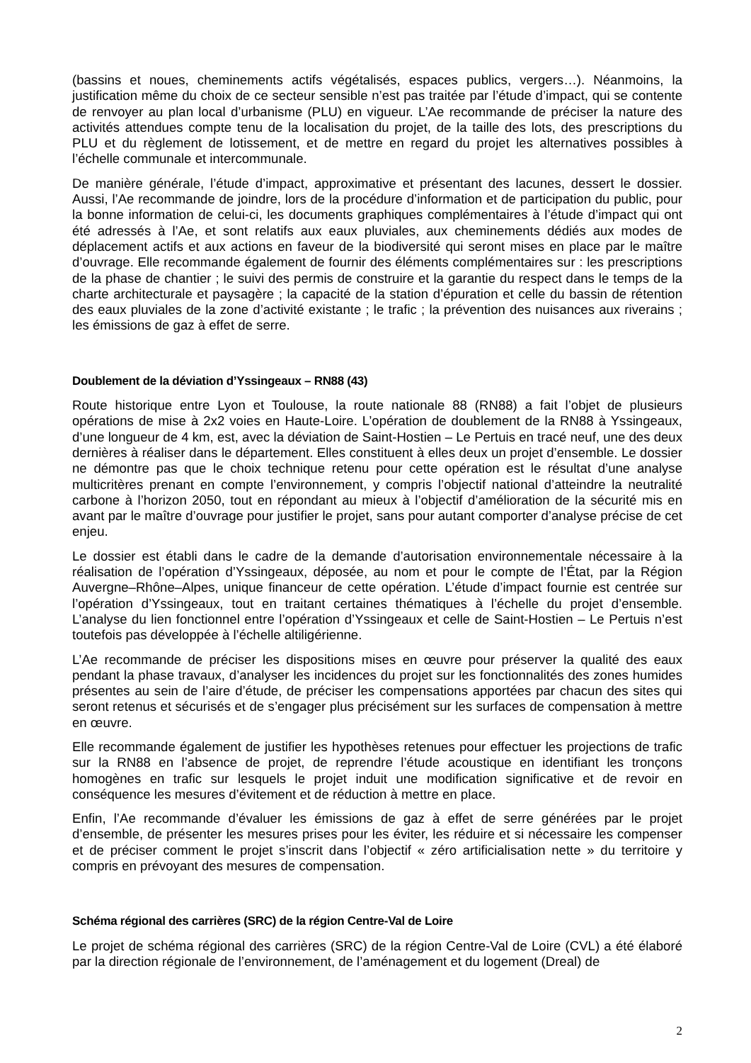(bassins et noues, cheminements actifs végétalisés, espaces publics, vergers…). Néanmoins, la justification même du choix de ce secteur sensible n’est pas traitée par l’étude d’impact, qui se contente de renvoyer au plan local d’urbanisme (PLU) en vigueur. L’Ae recommande de préciser la nature des activités attendues compte tenu de la localisation du projet, de la taille des lots, des prescriptions du PLU et du règlement de lotissement, et de mettre en regard du projet les alternatives possibles à l’échelle communale et intercommunale.
De manière générale, l’étude d’impact, approximative et présentant des lacunes, dessert le dossier. Aussi, l’Ae recommande de joindre, lors de la procédure d’information et de participation du public, pour la bonne information de celui-ci, les documents graphiques complémentaires à l’étude d’impact qui ont été adressés à l’Ae, et sont relatifs aux eaux pluviales, aux cheminements dédiés aux modes de déplacement actifs et aux actions en faveur de la biodiversité qui seront mises en place par le maître d’ouvrage. Elle recommande également de fournir des éléments complémentaires sur : les prescriptions de la phase de chantier ; le suivi des permis de construire et la garantie du respect dans le temps de la charte architecturale et paysagère ; la capacité de la station d’épuration et celle du bassin de rétention des eaux pluviales de la zone d’activité existante ; le trafic ; la prévention des nuisances aux riverains ; les émissions de gaz à effet de serre.
Doublement de la déviation d’Yssingeaux – RN88 (43)
Route historique entre Lyon et Toulouse, la route nationale 88 (RN88) a fait l’objet de plusieurs opérations de mise à 2x2 voies en Haute-Loire. L’opération de doublement de la RN88 à Yssingeaux, d’une longueur de 4 km, est, avec la déviation de Saint-Hostien – Le Pertuis en tracé neuf, une des deux dernières à réaliser dans le département. Elles constituent à elles deux un projet d’ensemble. Le dossier ne démontre pas que le choix technique retenu pour cette opération est le résultat d’une analyse multicritères prenant en compte l’environnement, y compris l’objectif national d’atteindre la neutralité carbone à l’horizon 2050, tout en répondant au mieux à l’objectif d’amélioration de la sécurité mis en avant par le maître d’ouvrage pour justifier le projet, sans pour autant comporter d’analyse précise de cet enjeu.
Le dossier est établi dans le cadre de la demande d’autorisation environnementale nécessaire à la réalisation de l’opération d’Yssingeaux, déposée, au nom et pour le compte de l’État, par la Région Auvergne–Rhône–Alpes, unique financeur de cette opération. L’étude d’impact fournie est centrée sur l’opération d’Yssingeaux, tout en traitant certaines thématiques à l’échelle du projet d’ensemble. L’analyse du lien fonctionnel entre l’opération d’Yssingeaux et celle de Saint-Hostien – Le Pertuis n’est toutefois pas développée à l’échelle altiligérienne.
L’Ae recommande de préciser les dispositions mises en œuvre pour préserver la qualité des eaux pendant la phase travaux, d’analyser les incidences du projet sur les fonctionnalités des zones humides présentes au sein de l’aire d’étude, de préciser les compensations apportées par chacun des sites qui seront retenus et sécurisés et de s’engager plus précisément sur les surfaces de compensation à mettre en œuvre.
Elle recommande également de justifier les hypothèses retenues pour effectuer les projections de trafic sur la RN88 en l’absence de projet, de reprendre l’étude acoustique en identifiant les tronçons homogènes en trafic sur lesquels le projet induit une modification significative et de revoir en conséquence les mesures d’évitement et de réduction à mettre en place.
Enfin, l’Ae recommande d’évaluer les émissions de gaz à effet de serre générées par le projet d’ensemble, de présenter les mesures prises pour les éviter, les réduire et si nécessaire les compenser et de préciser comment le projet s’inscrit dans l’objectif « zéro artificialisation nette » du territoire y compris en prévoyant des mesures de compensation.
Schéma régional des carrières (SRC) de la région Centre-Val de Loire
Le projet de schéma régional des carrières (SRC) de la région Centre-Val de Loire (CVL) a été élaboré par la direction régionale de l’environnement, de l’aménagement et du logement (Dreal) de
2